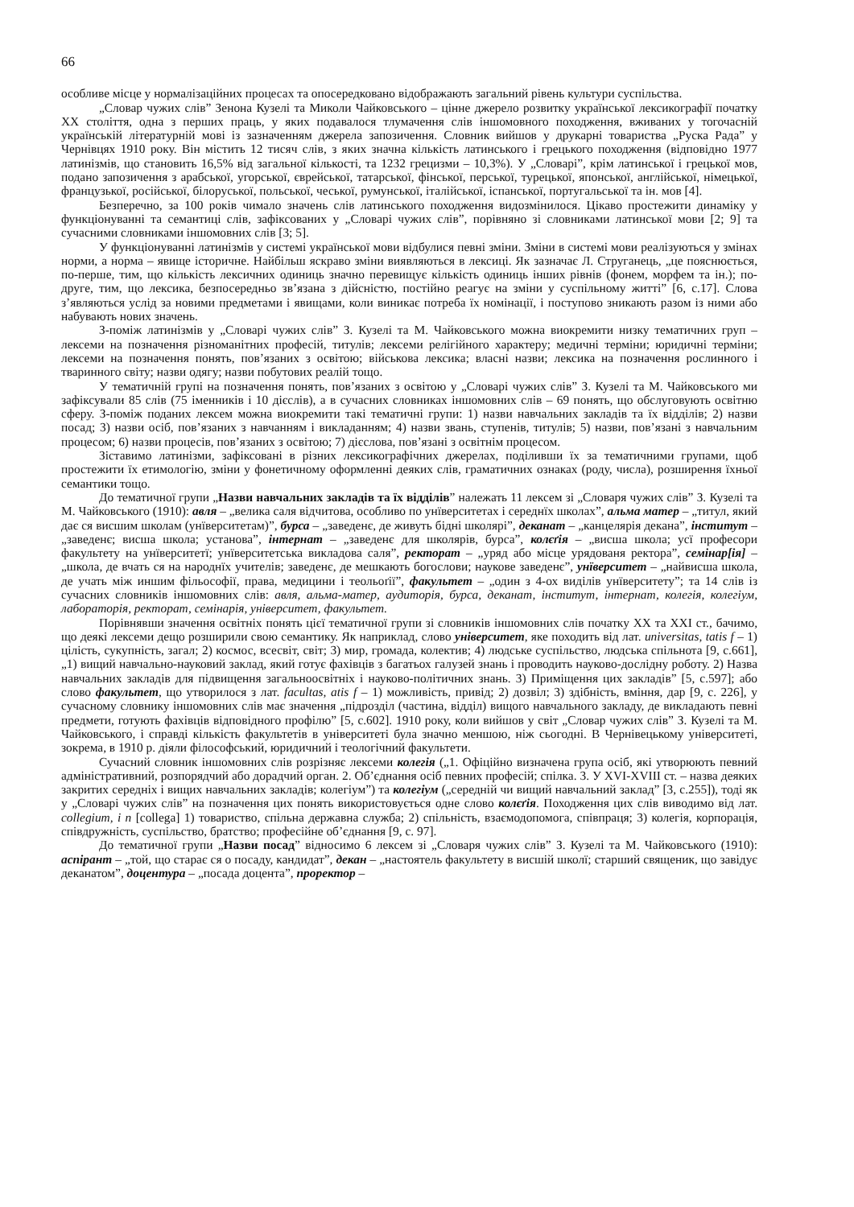66
особливе місце у нормалізаційних процесах та опосередковано відображають загальний рівень культури суспільства.
„Словар чужих слів” Зенона Кузелі та Миколи Чайковського – цінне джерело розвитку української лексикографії початку ХХ століття, одна з перших праць, у яких подавалося тлумачення слів іншомовного походження, вживаних у тогочасній українській літературній мові із зазначенням джерела запозичення. Словник вийшов у друкарні товариства „Руска Рада” у Чернівцях 1910 року. Він містить 12 тисяч слів, з яких значна кількість латинського і грецького походження (відповідно 1977 латинізмів, що становить 16,5% від загальної кількості, та 1232 грецизми – 10,3%). У „Словарі”, крім латинської і грецької мов, подано запозичення з арабської, угорської, єврейської, татарської, фінської, перської, турецької, японської, англійської, німецької, французької, російської, білоруської, польської, чеської, румунської, італійської, іспанської, португальської та ін. мов [4].
Безперечно, за 100 років чимало значень слів латинського походження видозмінилося. Цікаво простежити динаміку у функціонуванні та семантиці слів, зафіксованих у „Словарі чужих слів”, порівняно зі словниками латинської мови [2; 9] та сучасними словниками іншомовних слів [3; 5].
У функціонуванні латинізмів у системі української мови відбулися певні зміни. Зміни в системі мови реалізуються у змінах норми, а норма – явище історичне. Найбільш яскраво зміни виявляються в лексиці. Як зазначає Л. Струганець, „це пояснюється, по-перше, тим, що кількість лексичних одиниць значно перевищує кількість одиниць інших рівнів (фонем, морфем та ін.); по-друге, тим, що лексика, безпосередньо зв’язана з дійсністю, постійно реагує на зміни у суспільному житті” [6, с.17]. Слова з’являються услід за новими предметами і явищами, коли виникає потреба їх номінації, і поступово зникають разом із ними або набувають нових значень.
З-поміж латинізмів у „Словарі чужих слів” З. Кузелі та М. Чайковського можна виокремити низку тематичних груп – лексеми на позначення різноманітних професій, титулів; лексеми релігійного характеру; медичні терміни; юридичні терміни; лексеми на позначення понять, пов’язаних з освітою; військова лексика; власні назви; лексика на позначення рослинного і тваринного світу; назви одягу; назви побутових реалій тощо.
У тематичній групі на позначення понять, пов’язаних з освітою у „Словарі чужих слів” З. Кузелі та М. Чайковського ми зафіксували 85 слів (75 іменників і 10 дієслів), а в сучасних словниках іншомовних слів – 69 понять, що обслуговують освітню сферу. З-поміж поданих лексем можна виокремити такі тематичні групи: 1) назви навчальних закладів та їх відділів; 2) назви посад; 3) назви осіб, пов’язаних з навчанням і викладанням; 4) назви звань, ступенів, титулів; 5) назви, пов’язані з навчальним процесом; 6) назви процесів, пов’язаних з освітою; 7) дієслова, пов’язані з освітнім процесом.
Зіставимо латинізми, зафіксовані в різних лексикографічних джерелах, поділивши їх за тематичними групами, щоб простежити їх етимологію, зміни у фонетичному оформленні деяких слів, граматичних ознаках (роду, числа), розширення їхньої семантики тощо.
До тематичної групи „Назви навчальних закладів та їх відділів” належать 11 лексем зі „Словаря чужих слів” З. Кузелі та М. Чайковського (1910): авля – „велика саля відчитова, особливо по унїверситетах і середнїх школах”, альма матер – „титул, який дає ся висшим школам (унїверситетам)”, бурса – „заведенє, де живуть бідні школярі”, деканат – „канцелярія декана”, інститут – „заведенє; висша школа; установа”, інтернат – „заведенє для школярів, бурса”, колєґія – „висша школа; усї професори факультету на унїверситетї; унїверситетська викладова саля”, ректорат – „уряд або місце урядованя ректора”, семінар[ія] – „школа, де вчать ся на народнїх учителів; заведенє, де мешкають богослови; наукове заведенє”, унїверситет – „найвисша школа, де учать між иншим фільософії, права, медицини і теольоґії”, факультет – „один з 4-ох виділів унїверситету”; та 14 слів із сучасних словників іншомовних слів: авля, альма-матер, аудиторія, бурса, деканат, інститут, інтернат, колегія, колегіум, лабораторія, ректорат, семінарія, університет, факультет.
Порівнявши значення освітніх понять цієї тематичної групи зі словників іншомовних слів початку ХХ та ХХІ ст., бачимо, що деякі лексеми дещо розширили свою семантику. Як наприклад, слово університет, яке походить від лат. universitas, tatis f – 1) цілість, сукупність, загал; 2) космос, всесвіт, світ; 3) мир, громада, колектив; 4) людське суспільство, людська спільнота [9, с.661], „1) вищий навчально-науковий заклад, який готує фахівців з багатьох галузей знань і проводить науково-дослідну роботу. 2) Назва навчальних закладів для підвищення загальноосвітніх і науково-політичних знань. 3) Приміщення цих закладів” [5, с.597]; або слово факультет, що утворилося з лат. facultas, atis f – 1) можливість, привід; 2) дозвіл; 3) здібність, вміння, дар [9, с. 226], у сучасному словнику іншомовних слів має значення „підрозділ (частина, відділ) вищого навчального закладу, де викладають певні предмети, готують фахівців відповідного профілю” [5, с.602]. 1910 року, коли вийшов у світ „Словар чужих слів” З. Кузелі та М. Чайковського, і справді кількість факультетів в університеті була значно меншою, ніж сьогодні. В Чернівецькому університеті, зокрема, в 1910 р. діяли філософський, юридичний і теологічний факультети.
Сучасний словник іншомовних слів розрізняє лексеми колегія („1. Офіційно визначена група осіб, які утворюють певний адміністративний, розпорядчий або дорадчий орган. 2. Об’єднання осіб певних професій; спілка. 3. У XVI-XVIII ст. – назва деяких закритих середніх і вищих навчальних закладів; колегіум”) та колегіум („середній чи вищий навчальний заклад” [3, с.255]), тоді як у „Словарі чужих слів” на позначення цих понять використовується одне слово колєґія. Походження цих слів виводимо від лат. collegium, i n [collega] 1) товариство, спільна державна служба; 2) спільність, взаємодопомога, співпраця; 3) колегія, корпорація, співдружність, суспільство, братство; професійне об’єднання [9, с. 97].
До тематичної групи „Назви посад” відносимо 6 лексем зі „Словаря чужих слів” З. Кузелі та М. Чайковського (1910): аспірант – „той, що старає ся о посаду, кандидат”, декан – „настоятель факультету в висшій школї; старший священик, що завідує деканатом”, доцентура – „посада доцента”, проректор –